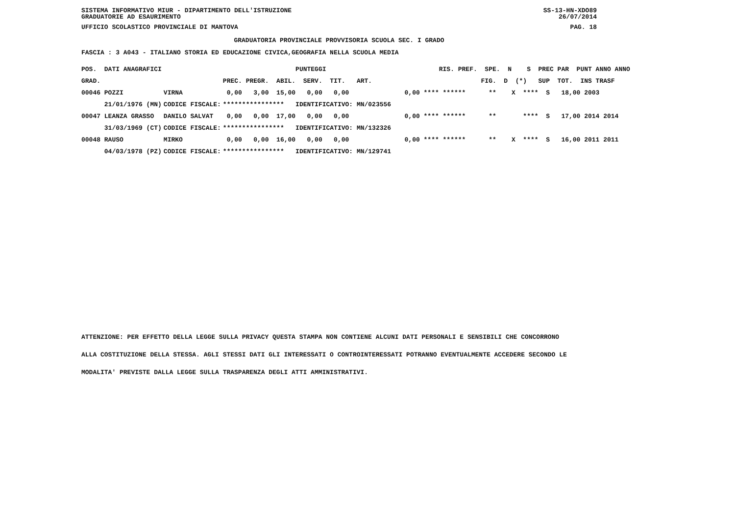SISTEMA INFORMATIVO MIUR - DIPARTIMENTO DELL'ISTRUZIONE
GRADUATORIE AD ESAURIMENTO SS-13-HN-XDO89
26/07/2014
UFFICIO SCOLASTICO PROVINCIALE DI MANTOVA PAG. 18
GRADUATORIA PROVINCIALE PROVVISORIA SCUOLA SEC. I GRADO
FASCIA : 3 A043 - ITALIANO STORIA ED EDUCAZIONE CIVICA,GEOGRAFIA NELLA SCUOLA MEDIA
| POS. DATI ANAGRAFICI | | PUNTEGGI | RIS. PREF. SPE. N S PREC PAR PUNT ANNO ANNO |
| --- | --- | --- | --- |
| GRAD. | | PREC. PREGR. ABIL. SERV. TIT. ART. | FIG. D (*) SUP TOT. INS TRASF |
| 00046 POZZI | VIRNA | 0,00 3,00 15,00 0,00 0,00 | 0,00 **** ****** ** X **** S 18,00 2003 |
| 21/01/1976 (MN) | CODICE FISCALE: | **************** IDENTIFICATIVO: MN/023556 | |
| 00047 LEANZA GRASSO | DANILO SALVAT | 0,00 0,00 17,00 0,00 0,00 | 0,00 **** ****** ** **** S 17,00 2014 2014 |
| 31/03/1969 (CT) | CODICE FISCALE: | **************** IDENTIFICATIVO: MN/132326 | |
| 00048 RAUSO | MIRKO | 0,00 0,00 16,00 0,00 0,00 | 0,00 **** ****** ** X **** S 16,00 2011 2011 |
| 04/03/1978 (PZ) | CODICE FISCALE: | **************** IDENTIFICATIVO: MN/129741 | |
ATTENZIONE: PER EFFETTO DELLA LEGGE SULLA PRIVACY QUESTA STAMPA NON CONTIENE ALCUNI DATI PERSONALI E SENSIBILI CHE CONCORRONO
ALLA COSTITUZIONE DELLA STESSA. AGLI STESSI DATI GLI INTERESSATI O CONTROINTERESSATI POTRANNO EVENTUALMENTE ACCEDERE SECONDO LE
MODALITA' PREVISTE DALLA LEGGE SULLA TRASPARENZA DEGLI ATTI AMMINISTRATIVI.